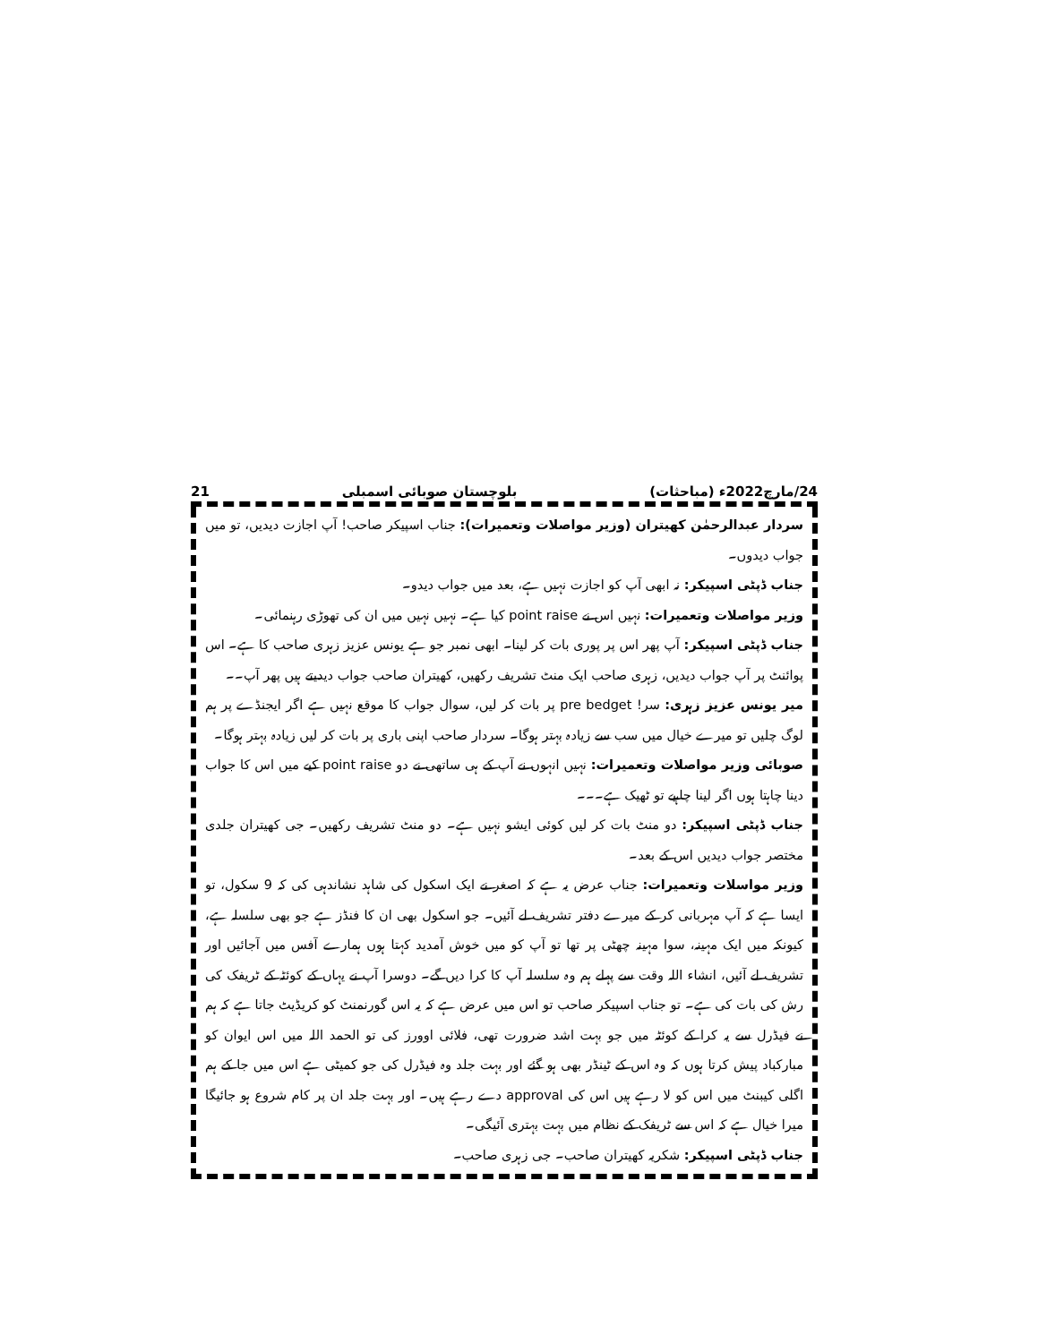24/مارچ2022ء (مباحثات) بلوچستان صوبائی اسمبلی 21
سردار عبدالرحمٰن کھیتران (وزیر مواصلات وتعمیرات): جناب اسپیکر صاحب! آپ اجازت دیدیں، تو میں جواب دیدوں۔
جناب ڈپٹی اسپیکر: نہ ابھی آپ کو اجازت نہیں ہے، بعد میں جواب دیدو۔
وزیر مواصلات وتعمیرات: نہیں اس نے point raise کیا ہے۔ نہیں نہیں میں ان کی تھوڑی رہنمائی۔
جناب ڈپٹی اسپیکر: آپ پھر اس پر پوری بات کر لینا۔ ابھی نمبر جو ہے یونس عزیز زہری صاحب کا ہے۔ اس پوائنٹ پر آپ جواب دیدیں، زہری صاحب ایک منٹ تشریف رکھیں، کھیتران صاحب جواب دیدیتے ہیں پھر آپ۔۔
میر یونس عزیز زہری: سر! pre bedget پر بات کر لیں، سوال جواب کا موقع نہیں ہے اگر ایجنڈے پر ہم لوگ چلیں تو میرے خیال میں سب سے زیادہ بہتر ہوگا۔ سردار صاحب اپنی باری پر بات کر لیں زیادہ بہتر ہوگا۔
صوبائی وزیر مواصلات وتعمیرات: نہیں انہوں نے آپ کے ہی ساتھی نے دو point raise کیے میں اس کا جواب دینا چاہتا ہوں اگر لینا چاہیے تو ٹھیک ہے۔۔۔
جناب ڈپٹی اسپیکر: دو منٹ بات کر لیں کوئی ایشو نہیں ہے۔ دو منٹ تشریف رکھیں۔ جی کھیتران جلدی مختصر جواب دیدیں اس کے بعد۔
وزیر مواسلات وتعمیرات: جناب عرض یہ ہے کہ اصغر نے ایک اسکول کی شاہد نشاندہی کی کہ 9 سکول، تو ایسا ہے کہ آپ مہربانی کر کے میرے دفتر تشریف لے آئیں۔ جو اسکول بھی ان کا فنڈز ہے جو بھی سلسلہ ہے، کیونکہ میں ایک مہینہ، سوا مہینہ چھٹی پر تھا تو آپ کو میں خوش آمدید کہتا ہوں ہمارے آفس میں آجائیں اور تشریف لے آئیں، انشاء اللہ وقت سے پہلے ہم وہ سلسلہ آپ کا کرا دیں گے۔ دوسرا آپ نے یہاں کے کوئٹہ کے ٹریفک کی رش کی بات کی ہے۔ تو جناب اسپیکر صاحب تو اس میں عرض ہے کہ یہ اس گورنمنٹ کو کریڈیٹ جاتا ہے کہ ہم نے فیڈرل سے یہ کرا کے کوئٹہ میں جو بہت اشد ضرورت تھی، فلائی اوورز کی تو الحمد اللہ میں اس ایوان کو مبارکباد پیش کرتا ہوں کہ وہ اس کے ٹینڈر بھی ہو گئے اور بہت جلد وہ فیڈرل کی جو کمیٹی ہے اس میں جا کے ہم اگلی کیبنٹ میں اس کو لا رہے ہیں اس کی approval دے رہے ہیں۔ اور بہت جلد ان پر کام شروع ہو جائیگا میرا خیال ہے کہ اس سے ٹریفک کے نظام میں بہت بہتری آئیگی۔
جناب ڈپٹی اسپیکر: شکریہ کھیتران صاحب۔ جی زہری صاحب۔